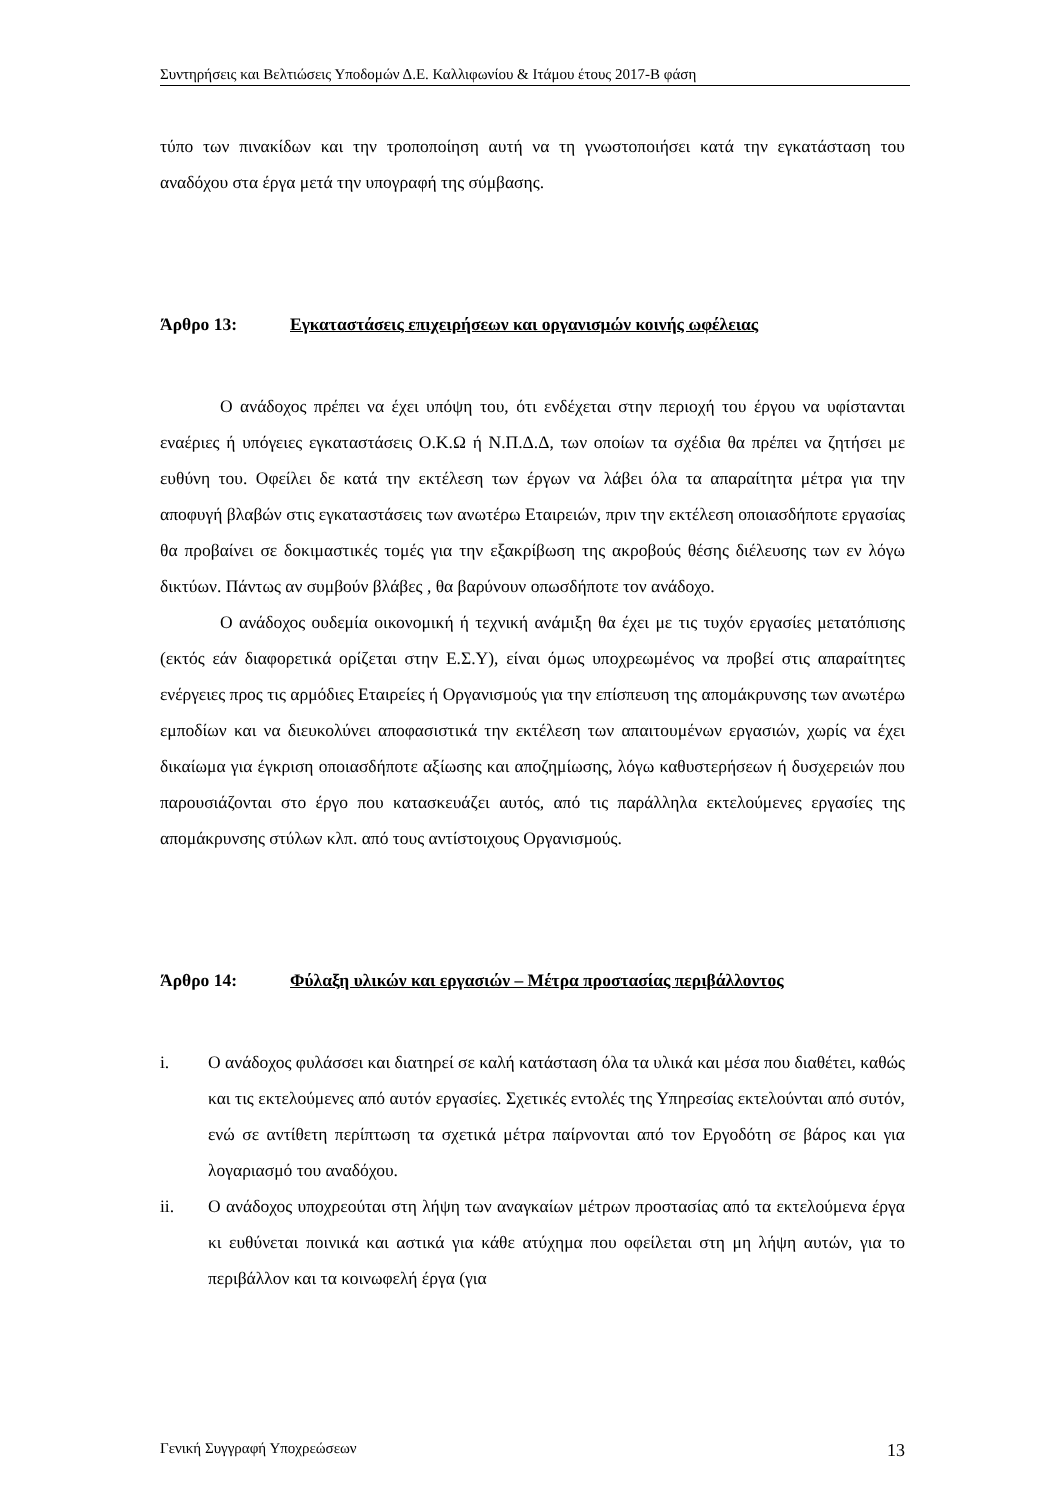Συντηρήσεις και Βελτιώσεις Υποδομών Δ.Ε. Καλλιφωνίου & Ιτάμου έτους 2017-Β φάση
τύπο των πινακίδων και την τροποποίηση αυτή να τη γνωστοποιήσει κατά την εγκατάσταση του αναδόχου στα έργα μετά την υπογραφή της σύμβασης.
Άρθρο 13: Εγκαταστάσεις επιχειρήσεων και οργανισμών κοινής ωφέλειας
Ο ανάδοχος πρέπει να έχει υπόψη του, ότι ενδέχεται στην περιοχή του έργου να υφίστανται εναέριες ή υπόγειες εγκαταστάσεις Ο.Κ.Ω ή Ν.Π.Δ.Δ, των οποίων τα σχέδια θα πρέπει να ζητήσει με ευθύνη του. Οφείλει δε κατά την εκτέλεση των έργων να λάβει όλα τα απαραίτητα μέτρα για την αποφυγή βλαβών στις εγκαταστάσεις των ανωτέρω Εταιρειών, πριν την εκτέλεση οποιασδήποτε εργασίας θα προβαίνει σε δοκιμαστικές τομές για την εξακρίβωση της ακροβούς θέσης διέλευσης των εν λόγω δικτύων. Πάντως αν συμβούν βλάβες , θα βαρύνουν οπωσδήποτε τον ανάδοχο.
Ο ανάδοχος ουδεμία οικονομική ή τεχνική ανάμιξη θα έχει με τις τυχόν εργασίες μετατόπισης (εκτός εάν διαφορετικά ορίζεται στην Ε.Σ.Υ), είναι όμως υποχρεωμένος να προβεί στις απαραίτητες ενέργειες προς τις αρμόδιες Εταιρείες ή Οργανισμούς για την επίσπευση της απομάκρυνσης των ανωτέρω εμποδίων και να διευκολύνει αποφασιστικά την εκτέλεση των απαιτουμένων εργασιών, χωρίς να έχει δικαίωμα για έγκριση οποιασδήποτε αξίωσης και αποζημίωσης, λόγω καθυστερήσεων ή δυσχερειών που παρουσιάζονται στο έργο που κατασκευάζει αυτός, από τις παράλληλα εκτελούμενες εργασίες της απομάκρυνσης στύλων κλπ. από τους αντίστοιχους Οργανισμούς.
Άρθρο 14: Φύλαξη υλικών και εργασιών – Μέτρα προστασίας περιβάλλοντος
i. Ο ανάδοχος φυλάσσει και διατηρεί σε καλή κατάσταση όλα τα υλικά και μέσα που διαθέτει, καθώς και τις εκτελούμενες από αυτόν εργασίες. Σχετικές εντολές της Υπηρεσίας εκτελούνται από συτόν, ενώ σε αντίθετη περίπτωση τα σχετικά μέτρα παίρνονται από τον Εργοδότη σε βάρος και για λογαριασμό του αναδόχου.
ii. Ο ανάδοχος υποχρεούται στη λήψη των αναγκαίων μέτρων προστασίας από τα εκτελούμενα έργα κι ευθύνεται ποινικά και αστικά για κάθε ατύχημα που οφείλεται στη μη λήψη αυτών, για το περιβάλλον και τα κοινωφελή έργα (για
Γενική Συγγραφή Υποχρεώσεων 13